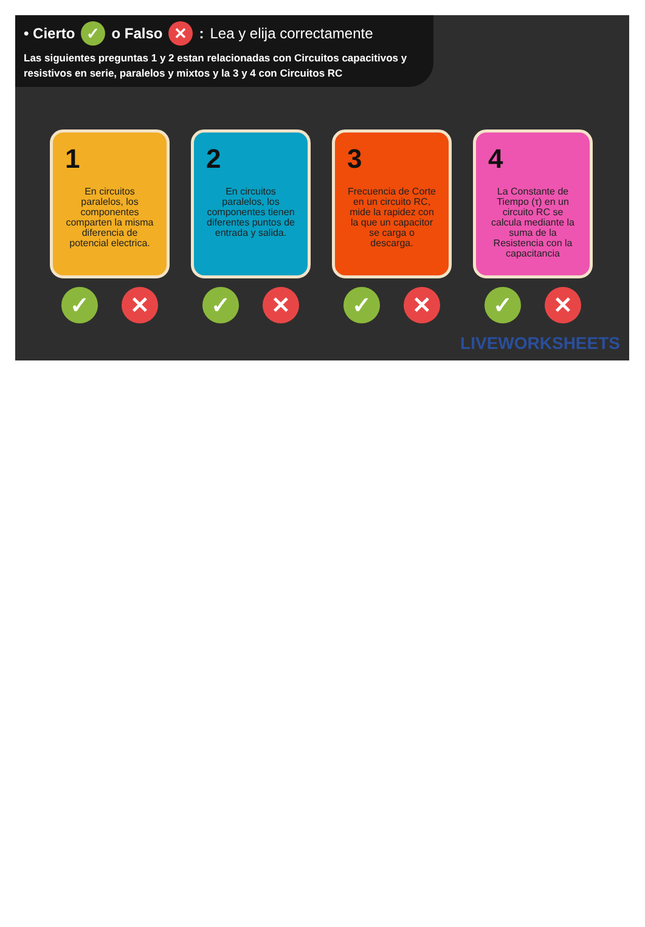• Cierto ✓ o Falso ✕ : Lea y elija correctamente
Las siguientes preguntas 1 y 2 estan relacionadas con Circuitos capacitivos y resistivos en serie, paralelos y mixtos y la 3 y 4 con Circuitos RC
1
En circuitos paralelos, los componentes comparten la misma diferencia de potencial electrica.
✓ ✕
2
En circuitos paralelos, los componentes tienen diferentes puntos de entrada y salida.
✓ ✕
3
Frecuencia de Corte en un circuito RC, mide la rapidez con la que un capacitor se carga o descarga.
✓ ✕
4
La Constante de Tiempo (τ) en un circuito RC se calcula mediante la suma de la Resistencia con la capacitancia
✓ ✕
LIVEWORKSHEETS